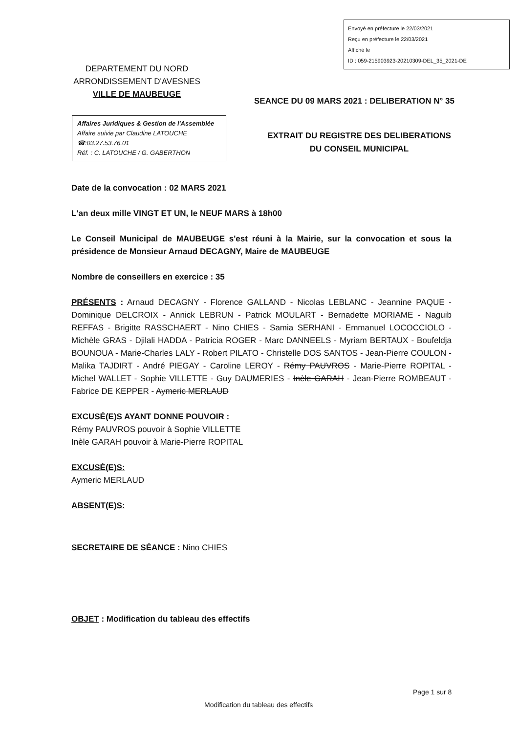Envoyé en préfecture le 22/03/2021
Reçu en préfecture le 22/03/2021
Affiché le
ID : 059-215903923-20210309-DEL_35_2021-DE
DEPARTEMENT DU NORD
ARRONDISSEMENT D'AVESNES
VILLE DE MAUBEUGE
SEANCE DU 09 MARS 2021 : DELIBERATION N° 35
Affaires Juridiques & Gestion de l'Assemblée
Affaire suivie par Claudine LATOUCHE
☎:03.27.53.76.01
Réf. : C. LATOUCHE / G. GABERTHON
EXTRAIT DU REGISTRE DES DELIBERATIONS
DU CONSEIL MUNICIPAL
Date de la convocation : 02 MARS 2021
L'an deux mille VINGT ET UN, le NEUF MARS à 18h00
Le Conseil Municipal de MAUBEUGE s'est réuni à la Mairie, sur la convocation et sous la présidence de Monsieur Arnaud DECAGNY, Maire de MAUBEUGE
Nombre de conseillers en exercice : 35
PRÉSENTS : Arnaud DECAGNY - Florence GALLAND - Nicolas LEBLANC - Jeannine PAQUE - Dominique DELCROIX - Annick LEBRUN - Patrick MOULART - Bernadette MORIAME - Naguib REFFAS - Brigitte RASSCHAERT - Nino CHIES - Samia SERHANI - Emmanuel LOCOCCIOLO - Michèle GRAS - Djilali HADDA - Patricia ROGER - Marc DANNEELS - Myriam BERTAUX - Boufeldja BOUNOUA - Marie-Charles LALY - Robert PILATO - Christelle DOS SANTOS - Jean-Pierre COULON - Malika TAJDIRT - André PIEGAY - Caroline LEROY - Rémy PAUVROS - Marie-Pierre ROPITAL - Michel WALLET - Sophie VILLETTE - Guy DAUMERIES - Inèle GARAH - Jean-Pierre ROMBEAUT - Fabrice DE KEPPER - Aymeric MERLAUD
EXCUSÉ(E)S AYANT DONNE POUVOIR :
Rémy PAUVROS pouvoir à Sophie VILLETTE
Inèle GARAH pouvoir à Marie-Pierre ROPITAL
EXCUSÉ(E)S:
Aymeric MERLAUD
ABSENT(E)S:
SECRETAIRE DE SÉANCE : Nino CHIES
OBJET : Modification du tableau des effectifs
Page 1 sur 8
Modification du tableau des effectifs